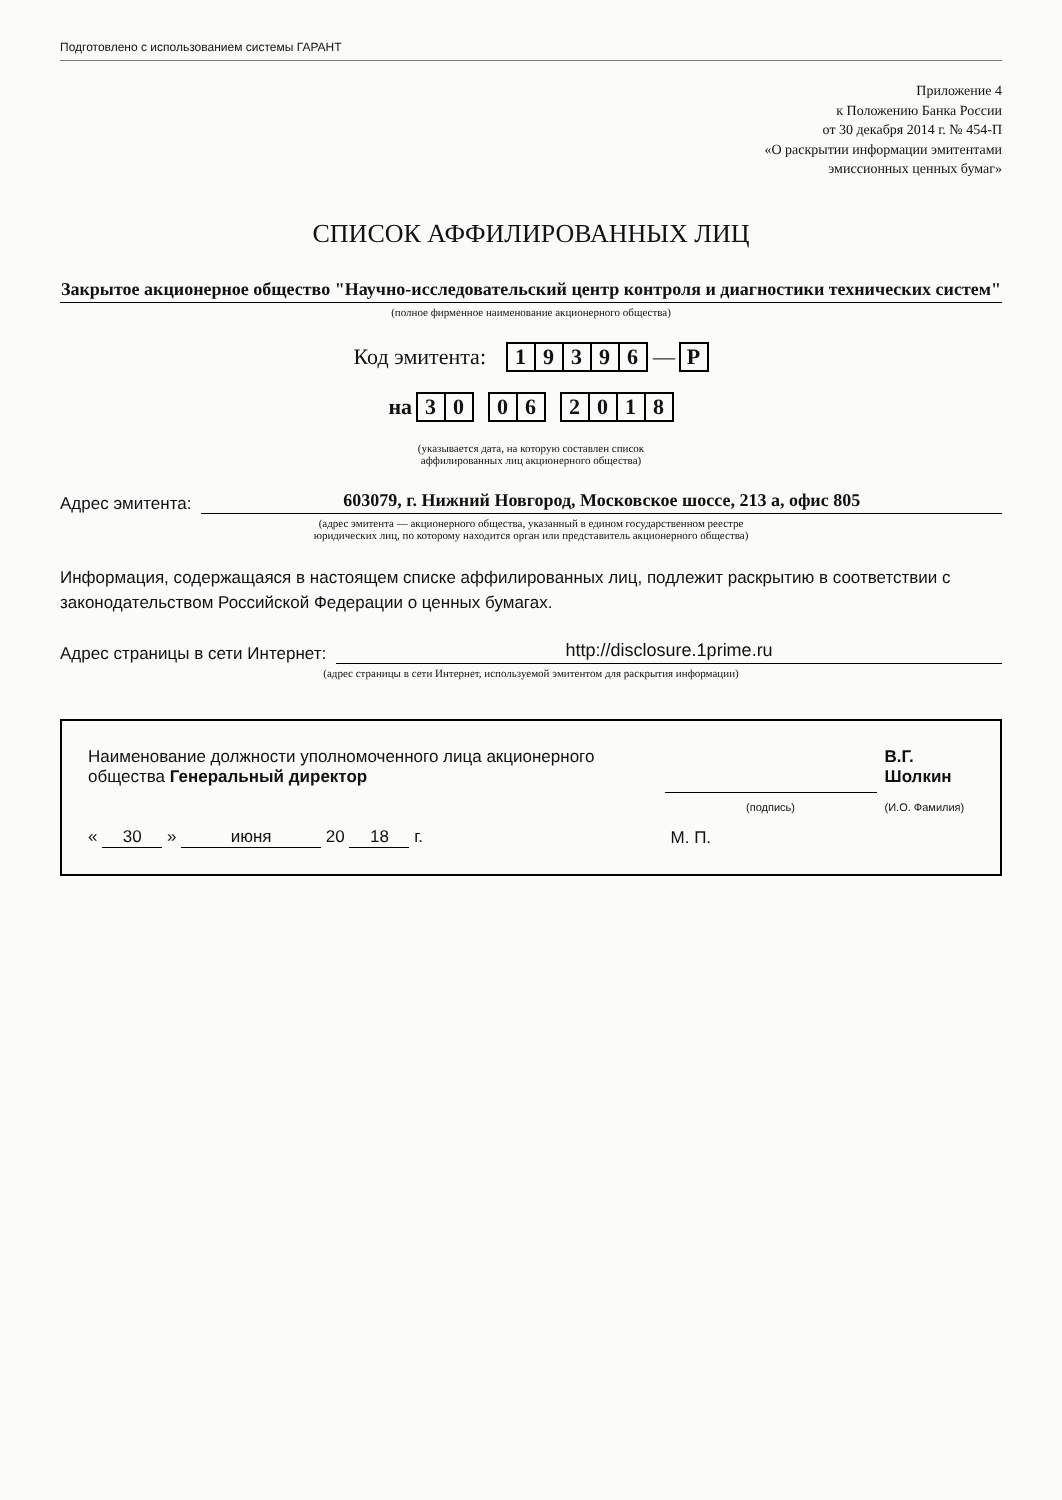Подготовлено с использованием системы ГАРАНТ
Приложение 4
к Положению Банка России
от 30 декабря 2014 г. № 454-П
«О раскрытии информации эмитентами
эмиссионных ценных бумаг»
СПИСОК АФФИЛИРОВАННЫХ ЛИЦ
Закрытое акционерное общество "Научно-исследовательский центр контроля и диагностики технических систем"
(полное фирменное наименование акционерного общества)
Код эмитента: 19396 — Р
на 3 0 0 6 2018
(указывается дата, на которую составлен список
аффилированных лиц акционерного общества)
Адрес эмитента:
603079, г. Нижний Новгород, Московское шоссе, 213 а, офис 805
(адрес эмитента — акционерного общества, указанный в едином государственном реестре
юридических лиц, по которому находится орган или представитель акционерного общества)
Информация, содержащаяся в настоящем списке аффилированных лиц, подлежит раскрытию в соответствии с законодательством Российской Федерации о ценных бумагах.
Адрес страницы в сети Интернет:
http://disclosure.1prime.ru
(адрес страницы в сети Интернет, используемой эмитентом для раскрытия информации)
| Наименование должности уполномоченного лица акционерного общества Генеральный директор | | В.Г. Шолкин |
| | (подпись) | (И.О. Фамилия) |
| « 30 » июня 20 18 г. | М. П. | |